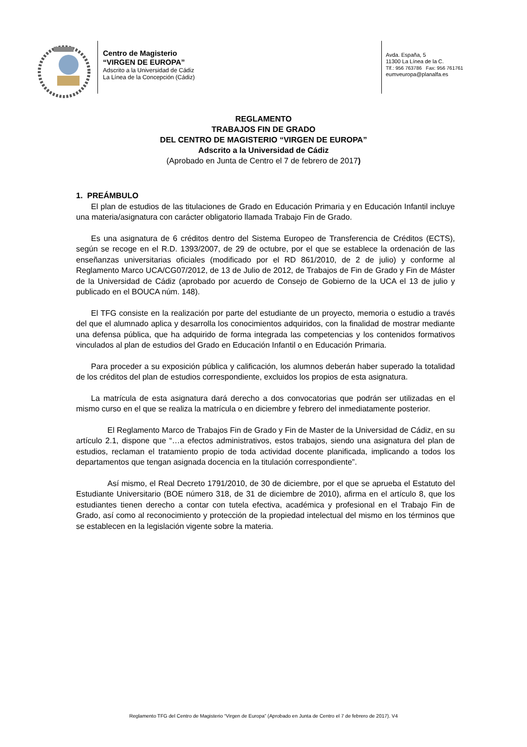Centro de Magisterio
“VIRGEN DE EUROPA”
Adscrito a la Universidad de Cádiz
La Línea de la Concepción (Cádiz)
Avda. España, 5
11300 La Línea de la C.
Tlf.: 956 763786 Fax: 956 761761
eumveuropa@planalfa.es
REGLAMENTO
TRABAJOS FIN DE GRADO
DEL CENTRO DE MAGISTERIO “VIRGEN DE EUROPA”
Adscrito a la Universidad de Cádiz
(Aprobado en Junta de Centro el 7 de febrero de 2017)
1. PREÁMBULO
El plan de estudios de las titulaciones de Grado en Educación Primaria y en Educación Infantil incluye una materia/asignatura con carácter obligatorio llamada Trabajo Fin de Grado.
Es una asignatura de 6 créditos dentro del Sistema Europeo de Transferencia de Créditos (ECTS), según se recoge en el R.D. 1393/2007, de 29 de octubre, por el que se establece la ordenación de las enseñanzas universitarias oficiales (modificado por el RD 861/2010, de 2 de julio) y conforme al Reglamento Marco UCA/CG07/2012, de 13 de Julio de 2012, de Trabajos de Fin de Grado y Fin de Máster de la Universidad de Cádiz (aprobado por acuerdo de Consejo de Gobierno de la UCA el 13 de julio y publicado en el BOUCA núm. 148).
El TFG consiste en la realización por parte del estudiante de un proyecto, memoria o estudio a través del que el alumnado aplica y desarrolla los conocimientos adquiridos, con la finalidad de mostrar mediante una defensa pública, que ha adquirido de forma integrada las competencias y los contenidos formativos vinculados al plan de estudios del Grado en Educación Infantil o en Educación Primaria.
Para proceder a su exposición pública y calificación, los alumnos deberán haber superado la totalidad de los créditos del plan de estudios correspondiente, excluidos los propios de esta asignatura.
La matrícula de esta asignatura dará derecho a dos convocatorias que podrán ser utilizadas en el mismo curso en el que se realiza la matrícula o en diciembre y febrero del inmediatamente posterior.
El Reglamento Marco de Trabajos Fin de Grado y Fin de Master de la Universidad de Cádiz, en su artículo 2.1, dispone que “…a efectos administrativos, estos trabajos, siendo una asignatura del plan de estudios, reclaman el tratamiento propio de toda actividad docente planificada, implicando a todos los departamentos que tengan asignada docencia en la titulación correspondiente”.
Así mismo, el Real Decreto 1791/2010, de 30 de diciembre, por el que se aprueba el Estatuto del Estudiante Universitario (BOE número 318, de 31 de diciembre de 2010), afirma en el artículo 8, que los estudiantes tienen derecho a contar con tutela efectiva, académica y profesional en el Trabajo Fin de Grado, así como al reconocimiento y protección de la propiedad intelectual del mismo en los términos que se establecen en la legislación vigente sobre la materia.
Reglamento TFG del Centro de Magisterio “Virgen de Europa” (Aprobado en Junta de Centro el 7 de febrero de 2017). V4